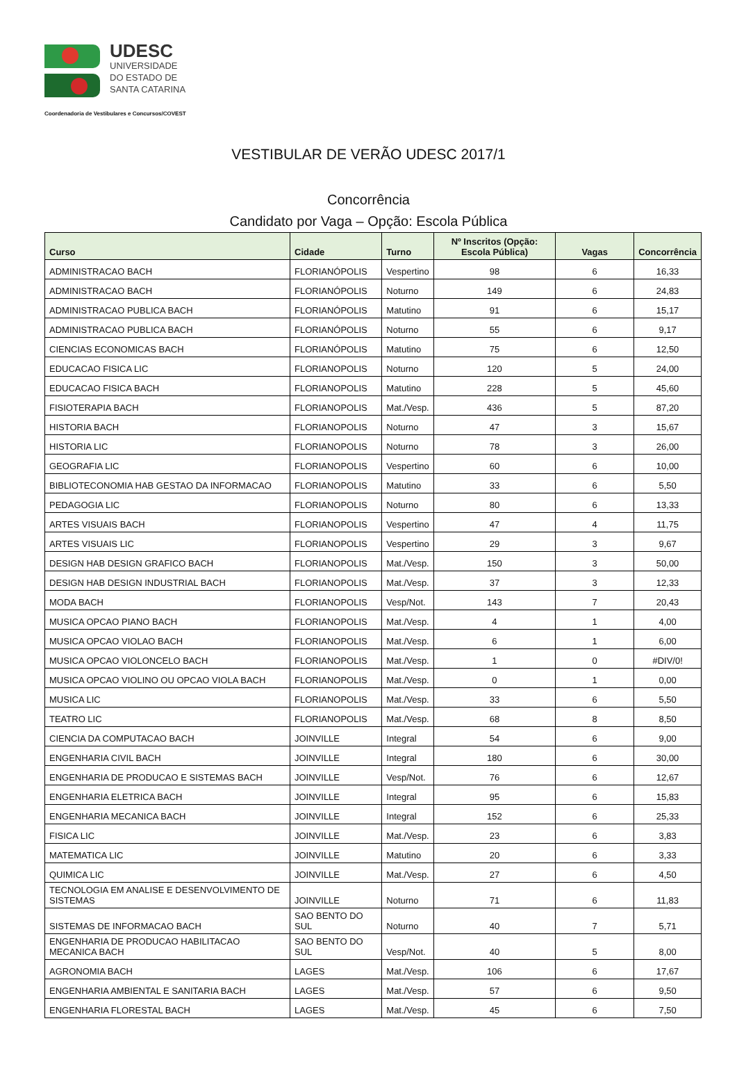UDESC
UNIVERSIDADE
DO ESTADO DE
SANTA CATARINA
Coordenadoria de Vestibulares e Concursos/COVEST
VESTIBULAR DE VERÃO UDESC 2017/1
Concorrência
Candidato por Vaga – Opção: Escola Pública
| Curso | Cidade | Turno | Nº Inscritos (Opção: Escola Pública) | Vagas | Concorrência |
| --- | --- | --- | --- | --- | --- |
| ADMINISTRACAO BACH | FLORIANÓPOLIS | Vespertino | 98 | 6 | 16,33 |
| ADMINISTRACAO BACH | FLORIANÓPOLIS | Noturno | 149 | 6 | 24,83 |
| ADMINISTRACAO PUBLICA BACH | FLORIANÓPOLIS | Matutino | 91 | 6 | 15,17 |
| ADMINISTRACAO PUBLICA BACH | FLORIANÓPOLIS | Noturno | 55 | 6 | 9,17 |
| CIENCIAS ECONOMICAS BACH | FLORIANÓPOLIS | Matutino | 75 | 6 | 12,50 |
| EDUCACAO FISICA LIC | FLORIANOPOLIS | Noturno | 120 | 5 | 24,00 |
| EDUCACAO FISICA BACH | FLORIANOPOLIS | Matutino | 228 | 5 | 45,60 |
| FISIOTERAPIA BACH | FLORIANOPOLIS | Mat./Vesp. | 436 | 5 | 87,20 |
| HISTORIA BACH | FLORIANOPOLIS | Noturno | 47 | 3 | 15,67 |
| HISTORIA LIC | FLORIANOPOLIS | Noturno | 78 | 3 | 26,00 |
| GEOGRAFIA LIC | FLORIANOPOLIS | Vespertino | 60 | 6 | 10,00 |
| BIBLIOTECONOMIA HAB GESTAO DA INFORMACAO | FLORIANOPOLIS | Matutino | 33 | 6 | 5,50 |
| PEDAGOGIA LIC | FLORIANOPOLIS | Noturno | 80 | 6 | 13,33 |
| ARTES VISUAIS BACH | FLORIANOPOLIS | Vespertino | 47 | 4 | 11,75 |
| ARTES VISUAIS LIC | FLORIANOPOLIS | Vespertino | 29 | 3 | 9,67 |
| DESIGN HAB DESIGN GRAFICO BACH | FLORIANOPOLIS | Mat./Vesp. | 150 | 3 | 50,00 |
| DESIGN HAB DESIGN INDUSTRIAL BACH | FLORIANOPOLIS | Mat./Vesp. | 37 | 3 | 12,33 |
| MODA BACH | FLORIANOPOLIS | Vesp/Not. | 143 | 7 | 20,43 |
| MUSICA OPCAO PIANO BACH | FLORIANOPOLIS | Mat./Vesp. | 4 | 1 | 4,00 |
| MUSICA OPCAO VIOLAO BACH | FLORIANOPOLIS | Mat./Vesp. | 6 | 1 | 6,00 |
| MUSICA OPCAO VIOLONCELO BACH | FLORIANOPOLIS | Mat./Vesp. | 1 | 0 | #DIV/0! |
| MUSICA OPCAO VIOLINO OU OPCAO VIOLA BACH | FLORIANOPOLIS | Mat./Vesp. | 0 | 1 | 0,00 |
| MUSICA LIC | FLORIANOPOLIS | Mat./Vesp. | 33 | 6 | 5,50 |
| TEATRO LIC | FLORIANOPOLIS | Mat./Vesp. | 68 | 8 | 8,50 |
| CIENCIA DA COMPUTACAO BACH | JOINVILLE | Integral | 54 | 6 | 9,00 |
| ENGENHARIA CIVIL BACH | JOINVILLE | Integral | 180 | 6 | 30,00 |
| ENGENHARIA DE PRODUCAO E SISTEMAS BACH | JOINVILLE | Vesp/Not. | 76 | 6 | 12,67 |
| ENGENHARIA ELETRICA BACH | JOINVILLE | Integral | 95 | 6 | 15,83 |
| ENGENHARIA MECANICA BACH | JOINVILLE | Integral | 152 | 6 | 25,33 |
| FISICA LIC | JOINVILLE | Mat./Vesp. | 23 | 6 | 3,83 |
| MATEMATICA LIC | JOINVILLE | Matutino | 20 | 6 | 3,33 |
| QUIMICA LIC | JOINVILLE | Mat./Vesp. | 27 | 6 | 4,50 |
| TECNOLOGIA EM ANALISE E DESENVOLVIMENTO DE SISTEMAS | JOINVILLE | Noturno | 71 | 6 | 11,83 |
| SISTEMAS DE INFORMACAO BACH | SAO BENTO DO SUL | Noturno | 40 | 7 | 5,71 |
| ENGENHARIA DE PRODUCAO HABILITACAO MECANICA BACH | SAO BENTO DO SUL | Vesp/Not. | 40 | 5 | 8,00 |
| AGRONOMIA BACH | LAGES | Mat./Vesp. | 106 | 6 | 17,67 |
| ENGENHARIA AMBIENTAL E SANITARIA BACH | LAGES | Mat./Vesp. | 57 | 6 | 9,50 |
| ENGENHARIA FLORESTAL BACH | LAGES | Mat./Vesp. | 45 | 6 | 7,50 |